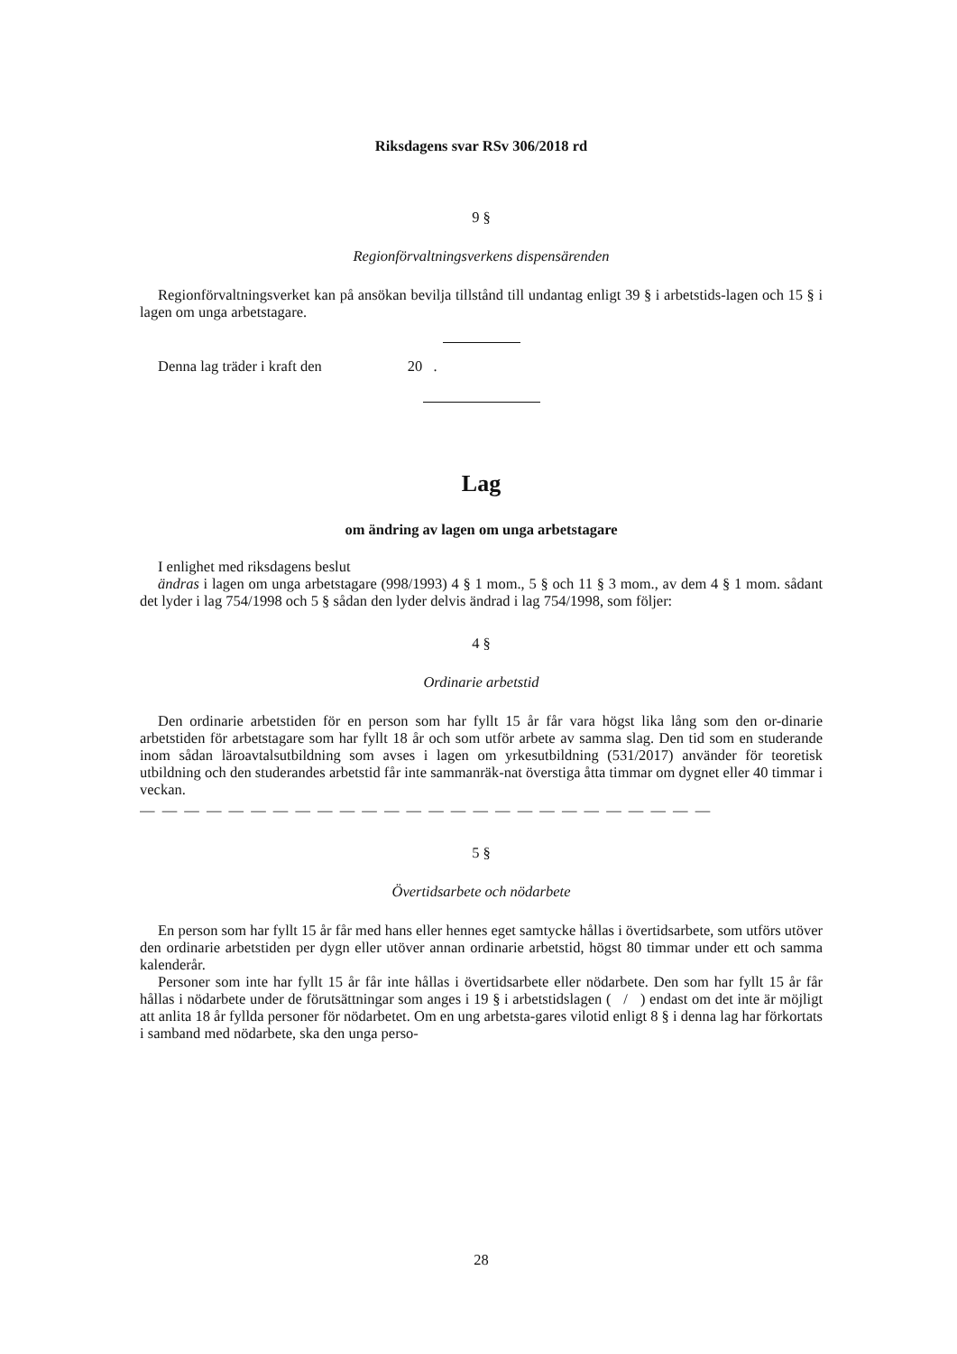Riksdagens svar RSv 306/2018 rd
9 §
Regionförvaltningsverkens dispensärenden
Regionförvaltningsverket kan på ansökan bevilja tillstånd till undantag enligt 39 § i arbetstids-lagen och 15 § i lagen om unga arbetstagare.
Denna lag träder i kraft den 20 .
Lag
om ändring av lagen om unga arbetstagare
I enlighet med riksdagens beslut
ändras i lagen om unga arbetstagare (998/1993) 4 § 1 mom., 5 § och 11 § 3 mom., av dem 4 § 1 mom. sådant det lyder i lag 754/1998 och 5 § sådan den lyder delvis ändrad i lag 754/1998, som följer:
4 §
Ordinarie arbetstid
Den ordinarie arbetstiden för en person som har fyllt 15 år får vara högst lika lång som den or-dinarie arbetstiden för arbetstagare som har fyllt 18 år och som utför arbete av samma slag. Den tid som en studerande inom sådan läroavtalsutbildning som avses i lagen om yrkesutbildning (531/2017) använder för teoretisk utbildning och den studerandes arbetstid får inte sammanräk-nat överstiga åtta timmar om dygnet eller 40 timmar i veckan.
— — — — — — — — — — — — — — — — — — — — — — — — — —
5 §
Övertidsarbete och nödarbete
En person som har fyllt 15 år får med hans eller hennes eget samtycke hållas i övertidsarbete, som utförs utöver den ordinarie arbetstiden per dygn eller utöver annan ordinarie arbetstid, högst 80 timmar under ett och samma kalenderår.
Personer som inte har fyllt 15 år får inte hållas i övertidsarbete eller nödarbete. Den som har fyllt 15 år får hållas i nödarbete under de förutsättningar som anges i 19 § i arbetstidslagen ( / ) endast om det inte är möjligt att anlita 18 år fyllda personer för nödarbetet. Om en ung arbetsta-gares vilotid enligt 8 § i denna lag har förkortats i samband med nödarbete, ska den unga perso-
28